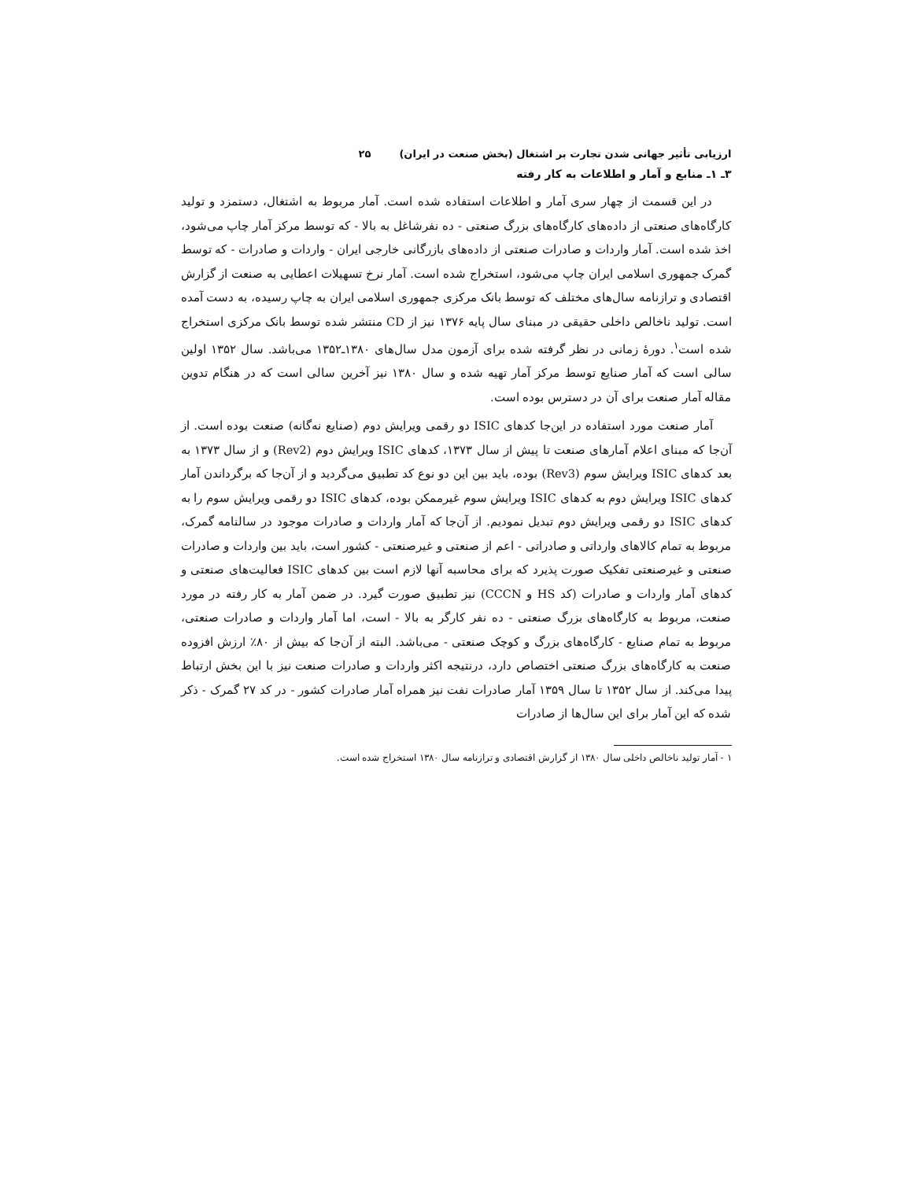ارزیابی تأثیر جهانی شدن تجارت بر اشتغال (بخش صنعت در ایران) ۲۵
۳ـ ۱ـ منابع و آمار و اطلاعات به کار رفته
در این قسمت از چهار سری آمار و اطلاعات استفاده شده است. آمار مربوط به اشتغال، دستمزد و تولید کارگاه‌های صنعتی از داده‌های کارگاه‌های بزرگ صنعتی - ده نفرشاغل به بالا - که توسط مرکز آمار چاپ می‌شود، اخذ شده است. آمار واردات و صادرات صنعتی از داده‌های بازرگانی خارجی ایران - واردات و صادرات - که توسط گمرک جمهوری اسلامی ایران چاپ می‌شود، استخراج شده است. آمار نرخ تسهیلات اعطایی به صنعت از گزارش اقتصادی و ترازنامه سال‌های مختلف که توسط بانک مرکزی جمهوری اسلامی ایران به چاپ رسیده، به دست آمده است. تولید ناخالص داخلی حقیقی در مبنای سال پایه ۱۳۷۶ نیز از CD منتشر شده توسط بانک مرکزی استخراج شده است<sup>۱</sup>. دورهٔ زمانی در نظر گرفته شده برای آزمون مدل سال‌های ۱۳۸۰ـ۱۳۵۲ می‌باشد. سال ۱۳۵۲ اولین سالی است که آمار صنایع توسط مرکز آمار تهیه شده و سال ۱۳۸۰ نیز آخرین سالی است که در هنگام تدوین مقاله آمار صنعت برای آن در دسترس بوده است.
آمار صنعت مورد استفاده در این‌جا کدهای ISIC دو رقمی ویرایش دوم (صنایع نه‌گانه) صنعت بوده است. از آن‌جا که مبنای اعلام آمارهای صنعت تا پیش از سال ۱۳۷۳، کدهای ISIC ویرایش دوم (Rev2) و از سال ۱۳۷۳ به بعد کدهای ISIC ویرایش سوم (Rev3) بوده، باید بین این دو نوع کد تطبیق می‌گردید و از آن‌جا که برگرداندن آمار کدهای ISIC ویرایش دوم به کدهای ISIC ویرایش سوم غیرممکن بوده، کدهای ISIC دو رقمی ویرایش سوم را به کدهای ISIC دو رقمی ویرایش دوم تبدیل نمودیم. از آن‌جا که آمار واردات و صادرات موجود در سالنامه گمرک، مربوط به تمام کالاهای وارداتی و صادراتی - اعم از صنعتی و غیرصنعتی - کشور است، باید بین واردات و صادرات صنعتی و غیرصنعتی تفکیک صورت پذیرد که برای محاسبه آنها لازم است بین کدهای ISIC فعالیت‌های صنعتی و کدهای آمار واردات و صادرات (کد HS و CCCN) نیز تطبیق صورت گیرد. در ضمن آمار به کار رفته در مورد صنعت، مربوط به کارگاه‌های بزرگ صنعتی - ده نفر کارگر به بالا - است، اما آمار واردات و صادرات صنعتی، مربوط به تمام صنایع - کارگاه‌های بزرگ و کوچک صنعتی - می‌باشد. البته از آن‌جا که بیش از ۸۰٪ ارزش افزوده صنعت به کارگاه‌های بزرگ صنعتی اختصاص دارد، درنتیجه اکثر واردات و صادرات صنعت نیز با این بخش ارتباط پیدا می‌کند. از سال ۱۳۵۲ تا سال ۱۳۵۹ آمار صادرات نفت نیز همراه آمار صادرات کشور - در کد ۲۷ گمرک - ذکر شده که این آمار برای این سال‌ها از صادرات
۱ - آمار تولید ناخالص داخلی سال ۱۳۸۰ از گزارش اقتصادی و ترازنامه سال ۱۳۸۰ استخراج شده است.